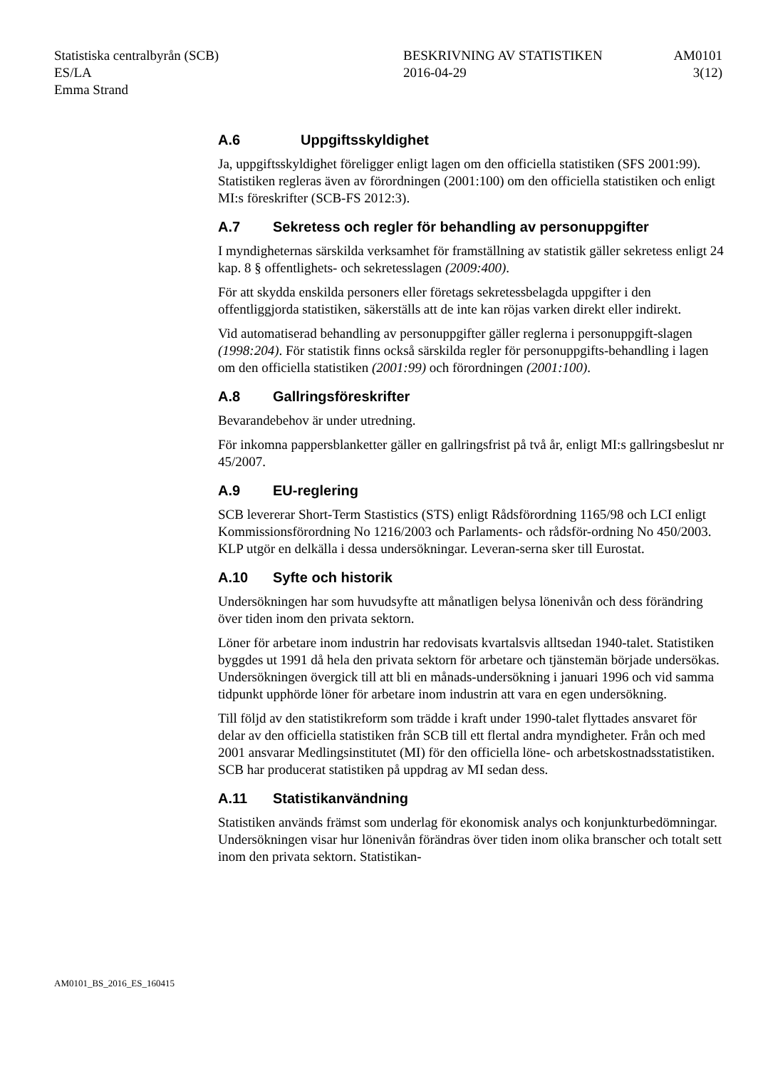Statistiska centralbyrån (SCB)
ES/LA
Emma Strand
BESKRIVNING AV STATISTIKEN
2016-04-29
AM0101
3(12)
A.6 Uppgiftsskyldighet
Ja, uppgiftsskyldighet föreligger enligt lagen om den officiella statistiken (SFS 2001:99). Statistiken regleras även av förordningen (2001:100) om den officiella statistiken och enligt MI:s föreskrifter (SCB-FS 2012:3).
A.7 Sekretess och regler för behandling av personuppgifter
I myndigheternas särskilda verksamhet för framställning av statistik gäller sekretess enligt 24 kap. 8 § offentlighets- och sekretesslagen (2009:400).
För att skydda enskilda personers eller företags sekretessbelagda uppgifter i den offentliggjorda statistiken, säkerställs att de inte kan röjas varken direkt eller indirekt.
Vid automatiserad behandling av personuppgifter gäller reglerna i personuppgift-slagen (1998:204). För statistik finns också särskilda regler för personuppgifts-behandling i lagen om den officiella statistiken (2001:99) och förordningen (2001:100).
A.8 Gallringsföreskrifter
Bevarandebehov är under utredning.
För inkomna pappersblanketter gäller en gallringsfrist på två år, enligt MI:s gallringsbeslut nr 45/2007.
A.9 EU-reglering
SCB levererar Short-Term Stastistics (STS) enligt Rådsförordning 1165/98 och LCI enligt Kommissionsförordning No 1216/2003 och Parlaments- och rådsför-ordning No 450/2003. KLP utgör en delkälla i dessa undersökningar. Leveran-serna sker till Eurostat.
A.10 Syfte och historik
Undersökningen har som huvudsyfte att månatligen belysa lönenivån och dess förändring över tiden inom den privata sektorn.
Löner för arbetare inom industrin har redovisats kvartalsvis alltsedan 1940-talet. Statistiken byggdes ut 1991 då hela den privata sektorn för arbetare och tjänstemän började undersökas. Undersökningen övergick till att bli en månads-undersökning i januari 1996 och vid samma tidpunkt upphörde löner för arbetare inom industrin att vara en egen undersökning.
Till följd av den statistikreform som trädde i kraft under 1990-talet flyttades ansvaret för delar av den officiella statistiken från SCB till ett flertal andra myndigheter. Från och med 2001 ansvarar Medlingsinstitutet (MI) för den officiella löne- och arbetskostnadsstatistiken. SCB har producerat statistiken på uppdrag av MI sedan dess.
A.11 Statistikanvändning
Statistiken används främst som underlag för ekonomisk analys och konjunkturbedömningar. Undersökningen visar hur lönenivån förändras över tiden inom olika branscher och totalt sett inom den privata sektorn. Statistikan-
AM0101_BS_2016_ES_160415